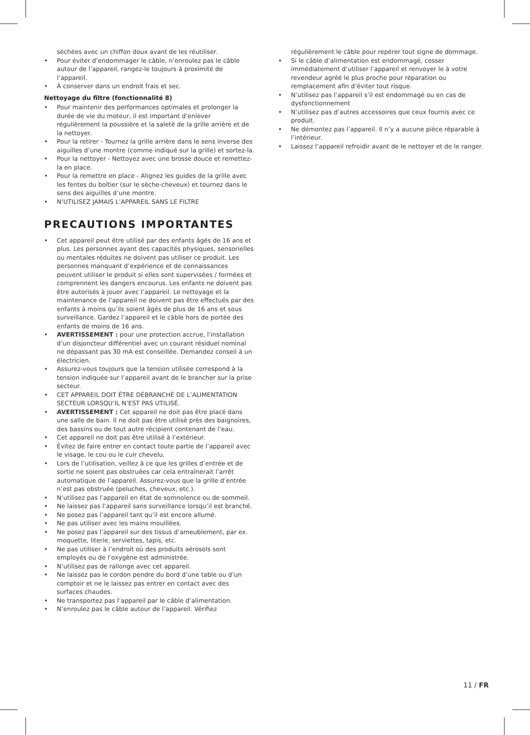séchées avec un chiffon doux avant de les réutiliser.
• Pour éviter d’endommager le câble, n’enroulez pas le câble autour de l’appareil, rangez-le toujours à proximité de l’appareil.
• À conserver dans un endroit frais et sec.
Nettoyage du filtre (fonctionnalité 8)
• Pour maintenir des performances optimales et prolonger la durée de vie du moteur, il est important d’enlever régulièrement la poussière et la saleté de la grille arrière et de la nettoyer.
• Pour la retirer - Tournez la grille arrière dans le sens inverse des aiguilles d’une montre (comme indiqué sur la grille) et sortez-la.
• Pour la nettoyer - Nettoyez avec une brosse douce et remettez-la en place.
• Pour la remettre en place - Alignez les guides de la grille avec les fentes du boîtier (sur le sèche-cheveux) et tournez dans le sens des aiguilles d’une montre.
• N’UTILISEZ JAMAIS L’APPAREIL SANS LE FILTRE
PRECAUTIONS IMPORTANTES
• Cet appareil peut être utilisé par des enfants âgés de 16 ans et plus. Les personnes ayant des capacités physiques, sensorielles ou mentales réduites ne doivent pas utiliser ce produit. Les personnes manquant d’expérience et de connaissances peuvent utiliser le produit si elles sont supervisées / formées et comprennent les dangers encourus. Les enfants ne doivent pas être autorisés à jouer avec l’appareil. Le nettoyage et la maintenance de l’appareil ne doivent pas être effectués par des enfants à moins qu’ils soient âgés de plus de 16 ans et sous surveillance. Gardez l’appareil et le câble hors de portée des enfants de moins de 16 ans.
• AVERTISSEMENT : pour une protection accrue, l’installation d’un disjoncteur différentiel avec un courant résiduel nominal ne dépassant pas 30 mA est conseillée. Demandez conseil à un électricien.
• Assurez-vous toujours que la tension utilisée correspond à la tension indiquée sur l’appareil avant de le brancher sur la prise secteur.
• CET APPAREIL DOIT ÊTRE DÉBRANCHÉ DE L’ALIMENTATION SECTEUR LORSQU’IL N’EST PAS UTILISÉ.
• AVERTISSEMENT : Cet appareil ne doit pas être placé dans une salle de bain. Il ne doit pas être utilisé près des baignoires, des bassins ou de tout autre récipient contenant de l’eau.
• Cet appareil ne doit pas être utilisé à l’extérieur.
• Évitez de faire entrer en contact toute partie de l’appareil avec le visage, le cou ou le cuir chevelu.
• Lors de l’utilisation, veillez à ce que les grilles d’entrée et de sortie ne soient pas obstruées car cela entraînerait l’arrêt automatique de l’appareil. Assurez-vous que la grille d’entrée n’est pas obstruée (peluches, cheveux, etc.).
• N’utilisez pas l’appareil en état de somnolence ou de sommeil.
• Ne laissez pas l’appareil sans surveillance lorsqu’il est branché.
• Ne posez pas l’appareil tant qu’il est encore allumé.
• Ne pas utiliser avec les mains mouillées.
• Ne posez pas l’appareil sur des tissus d’ameublement, par ex. moquette, literie, serviettes, tapis, etc.
• Ne pas utiliser à l’endroit où des produits aérosols sont employés ou de l’oxygène est administrée.
• N’utilisez pas de rallonge avec cet appareil.
• Ne laissez pas le cordon pendre du bord d’une table ou d’un comptoir et ne le laissez pas entrer en contact avec des surfaces chaudes.
• Ne transportez pas l’appareil par le câble d’alimentation.
• N’enroulez pas le câble autour de l’appareil. Vérifiez
régulièrement le câble pour repérer tout signe de dommage.
• Si le câble d’alimentation est endommagé, cesser immédiatement d’utiliser l’appareil et renvoyer le à votre revendeur agréé le plus proche pour réparation ou remplacement afin d’éviter tout risque.
• N’utilisez pas l’appareil s’il est endommagé ou en cas de dysfonctionnement
• N’utilisez pas d’autres accessoires que ceux fournis avec ce produit.
• Ne démontez pas l’appareil. Il n’y a aucune pièce réparable à l’intérieur.
• Laissez l’appareil refroidir avant de le nettoyer et de le ranger.
11 / FR